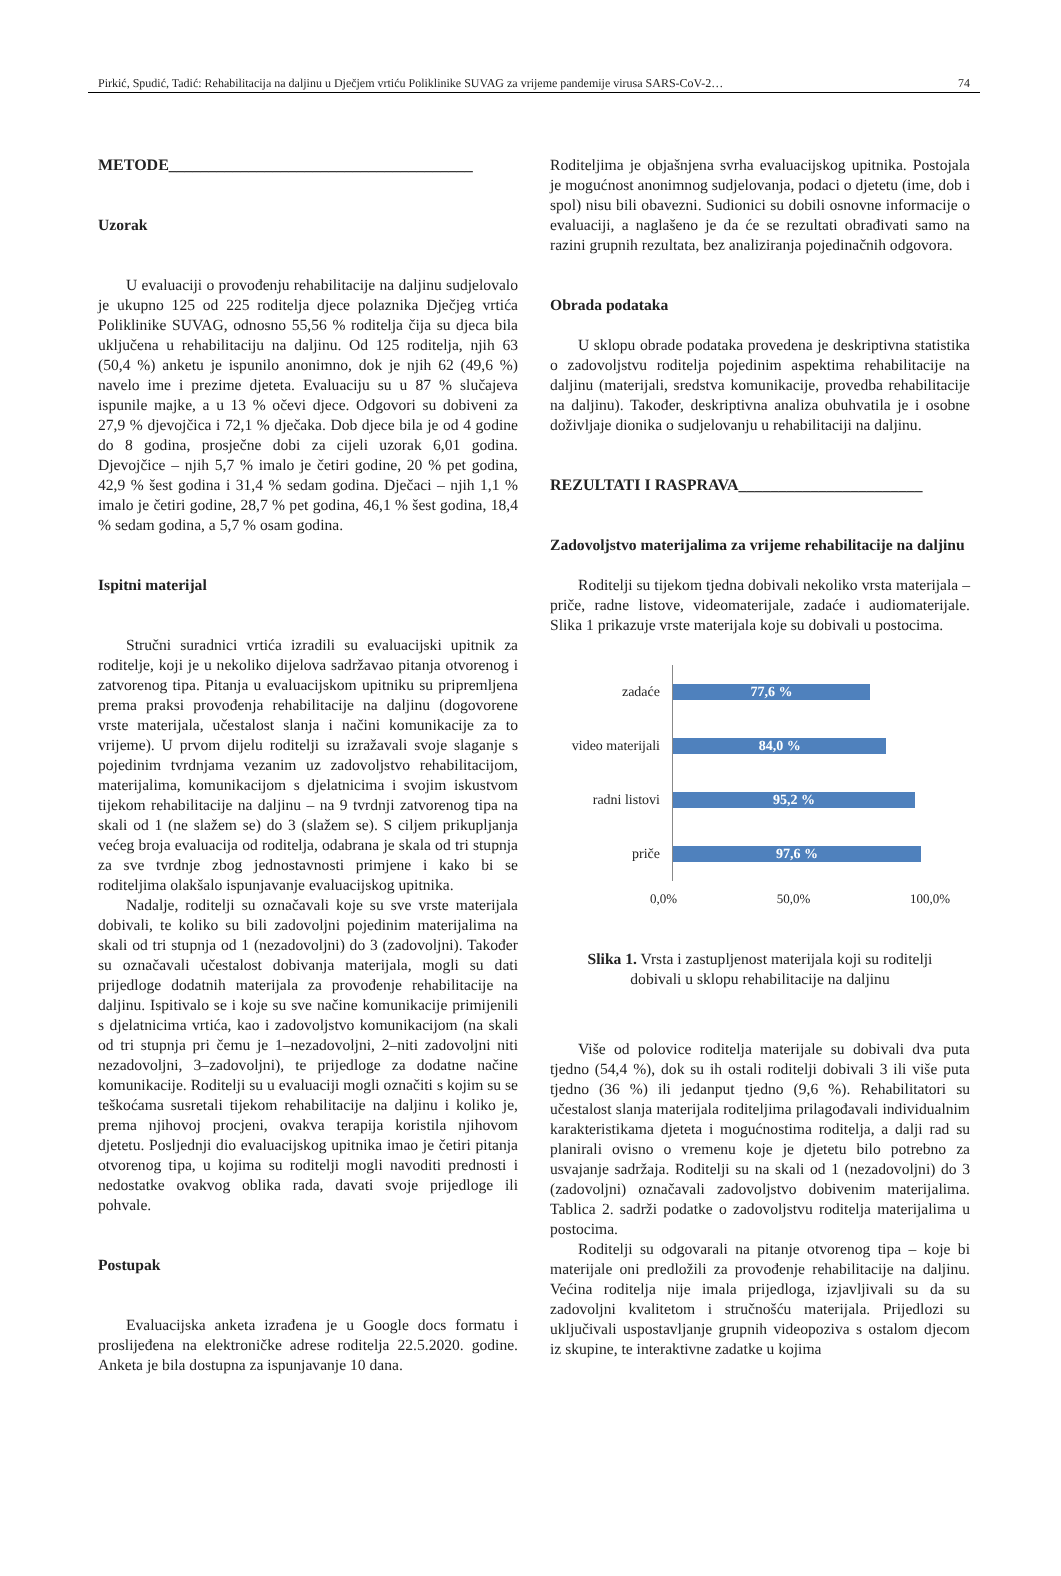Pirkić, Spudić, Tadić: Rehabilitacija na daljinu u Dječjem vrtiću Poliklinike SUVAG za vrijeme pandemije virusa SARS-CoV-2… 74
METODE______________________________________
Uzorak
U evaluaciji o provođenju rehabilitacije na daljinu sudjelovalo je ukupno 125 od 225 roditelja djece polaznika Dječjeg vrtića Poliklinike SUVAG, odnosno 55,56 % roditelja čija su djeca bila uključena u rehabilitaciju na daljinu. Od 125 roditelja, njih 63 (50,4 %) anketu je ispunilo anonimno, dok je njih 62 (49,6 %) navelo ime i prezime djeteta. Evaluaciju su u 87 % slučajeva ispunile majke, a u 13 % očevi djece. Odgovori su dobiveni za 27,9 % djevojčica i 72,1 % dječaka. Dob djece bila je od 4 godine do 8 godina, prosječne dobi za cijeli uzorak 6,01 godina. Djevojčice – njih 5,7 % imalo je četiri godine, 20 % pet godina, 42,9 % šest godina i 31,4 % sedam godina. Dječaci – njih 1,1 % imalo je četiri godine, 28,7 % pet godina, 46,1 % šest godina, 18,4 % sedam godina, a 5,7 % osam godina.
Ispitni materijal
Stručni suradnici vrtića izradili su evaluacijski upitnik za roditelje, koji je u nekoliko dijelova sadržavao pitanja otvorenog i zatvorenog tipa. Pitanja u evaluacijskom upitniku su pripremljena prema praksi provođenja rehabilitacije na daljinu (dogovorene vrste materijala, učestalost slanja i načini komunikacije za to vrijeme). U prvom dijelu roditelji su izražavali svoje slaganje s pojedinim tvrdnjama vezanim uz zadovoljstvo rehabilitacijom, materijalima, komunikacijom s djelatnicima i svojim iskustvom tijekom rehabilitacije na daljinu – na 9 tvrdnji zatvorenog tipa na skali od 1 (ne slažem se) do 3 (slažem se). S ciljem prikupljanja većeg broja evaluacija od roditelja, odabrana je skala od tri stupnja za sve tvrdnje zbog jednostavnosti primjene i kako bi se roditeljima olakšalo ispunjavanje evaluacijskog upitnika.
Nadalje, roditelji su označavali koje su sve vrste materijala dobivali, te koliko su bili zadovoljni pojedinim materijalima na skali od tri stupnja od 1 (nezadovoljni) do 3 (zadovoljni). Također su označavali učestalost dobivanja materijala, mogli su dati prijedloge dodatnih materijala za provođenje rehabilitacije na daljinu. Ispitivalo se i koje su sve načine komunikacije primijenili s djelatnicima vrtića, kao i zadovoljstvo komunikacijom (na skali od tri stupnja pri čemu je 1–nezadovoljni, 2–niti zadovoljni niti nezadovoljni, 3–zadovoljni), te prijedloge za dodatne načine komunikacije. Roditelji su u evaluaciji mogli označiti s kojim su se teškoćama susretali tijekom rehabilitacije na daljinu i koliko je, prema njihovoj procjeni, ovakva terapija koristila njihovom djetetu. Posljednji dio evaluacijskog upitnika imao je četiri pitanja otvorenog tipa, u kojima su roditelji mogli navoditi prednosti i nedostatke ovakvog oblika rada, davati svoje prijedloge ili pohvale.
Postupak
Evaluacijska anketa izrađena je u Google docs formatu i proslijeđena na elektroničke adrese roditelja 22.5.2020. godine. Anketa je bila dostupna za ispunjavanje 10 dana.
Roditeljima je objašnjena svrha evaluacijskog upitnika. Postojala je mogućnost anonimnog sudjelovanja, podaci o djetetu (ime, dob i spol) nisu bili obavezni. Sudionici su dobili osnovne informacije o evaluaciji, a naglašeno je da će se rezultati obrađivati samo na razini grupnih rezultata, bez analiziranja pojedinačnih odgovora.
Obrada podataka
U sklopu obrade podataka provedena je deskriptivna statistika o zadovoljstvu roditelja pojedinim aspektima rehabilitacije na daljinu (materijali, sredstva komunikacije, provedba rehabilitacije na daljinu). Također, deskriptivna analiza obuhvatila je i osobne doživljaje dionika o sudjelovanju u rehabilitaciji na daljinu.
REZULTATI I RASPRAVA_______________________
Zadovoljstvo materijalima za vrijeme rehabilitacije na daljinu
Roditelji su tijekom tjedna dobivali nekoliko vrsta materijala – priče, radne listove, videomaterijale, zadaće i audiomaterijale. Slika 1 prikazuje vrste materijala koje su dobivali u postocima.
zadaće
77,6 %
video materijali
84,0 %
radni listovi
95,2 %
priče
97,6 %
0,0% 50,0% 100,0%
Slika 1. Vrsta i zastupljenost materijala koji su roditelji dobivali u sklopu rehabilitacije na daljinu
Više od polovice roditelja materijale su dobivali dva puta tjedno (54,4 %), dok su ih ostali roditelji dobivali 3 ili više puta tjedno (36 %) ili jedanput tjedno (9,6 %). Rehabilitatori su učestalost slanja materijala roditeljima prilagođavali individualnim karakteristikama djeteta i mogućnostima roditelja, a dalji rad su planirali ovisno o vremenu koje je djetetu bilo potrebno za usvajanje sadržaja. Roditelji su na skali od 1 (nezadovoljni) do 3 (zadovoljni) označavali zadovoljstvo dobivenim materijalima. Tablica 2. sadrži podatke o zadovoljstvu roditelja materijalima u postocima.
Roditelji su odgovarali na pitanje otvorenog tipa – koje bi materijale oni predložili za provođenje rehabilitacije na daljinu. Većina roditelja nije imala prijedloga, izjavljivali su da su zadovoljni kvalitetom i stručnošću materijala. Prijedlozi su uključivali uspostavljanje grupnih videopoziva s ostalom djecom iz skupine, te interaktivne zadatke u kojima